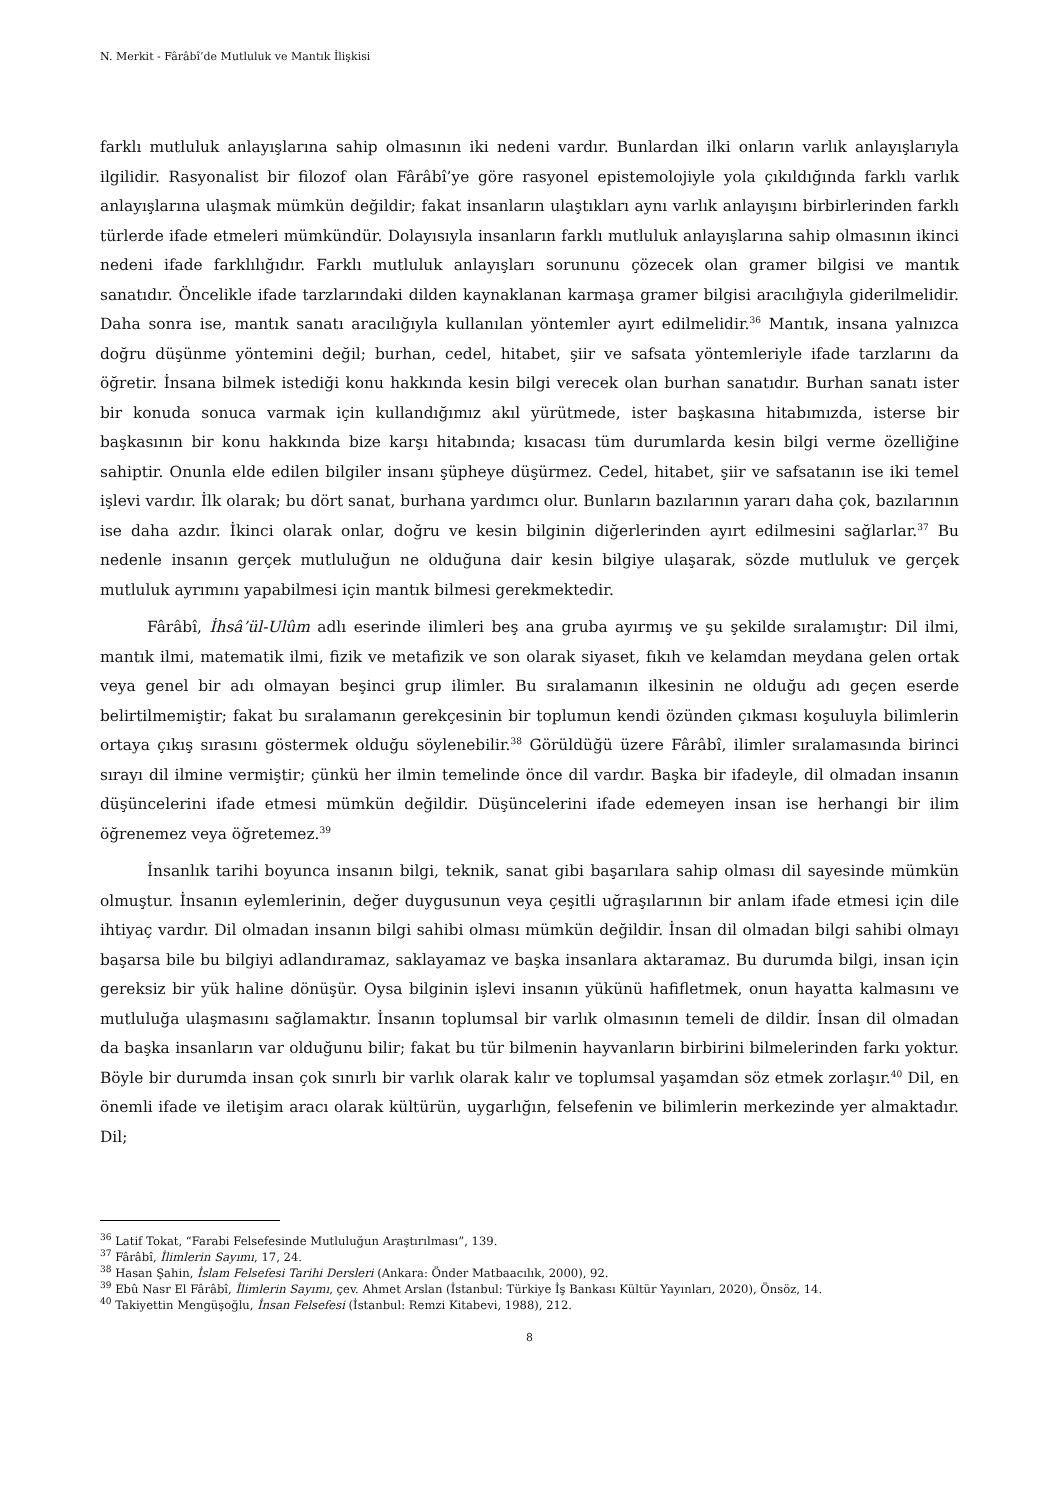N. Merkit - Fârâbî’de Mutluluk ve Mantık İlişkisi
farklı mutluluk anlayışlarına sahip olmasının iki nedeni vardır. Bunlardan ilki onların varlık anlayışlarıyla ilgilidir. Rasyonalist bir filozof olan Fârâbî’ye göre rasyonel epistemolojiyle yola çıkıldığında farklı varlık anlayışlarına ulaşmak mümkün değildir; fakat insanların ulaştıkları aynı varlık anlayışını birbirlerinden farklı türlerde ifade etmeleri mümkündür. Dolayısıyla insanların farklı mutluluk anlayışlarına sahip olmasının ikinci nedeni ifade farklılığıdır. Farklı mutluluk anlayışları sorununu çözecek olan gramer bilgisi ve mantık sanatıdır. Öncelikle ifade tarzlarındaki dilden kaynaklanan karmaşa gramer bilgisi aracılığıyla giderilmelidir. Daha sonra ise, mantık sanatı aracılığıyla kullanılan yöntemler ayırt edilmelidir.<sup>36</sup> Mantık, insana yalnızca doğru düşünme yöntemini değil; burhan, cedel, hitabet, şiir ve safsata yöntemleriyle ifade tarzlarını da öğretir. İnsana bilmek istediği konu hakkında kesin bilgi verecek olan burhan sanatıdır. Burhan sanatı ister bir konuda sonuca varmak için kullandığımız akıl yürütmede, ister başkasına hitabımızda, isterse bir başkasının bir konu hakkında bize karşı hitabında; kısacası tüm durumlarda kesin bilgi verme özelliğine sahiptir. Onunla elde edilen bilgiler insanı şüpheye düşürmez. Cedel, hitabet, şiir ve safsatanın ise iki temel işlevi vardır. İlk olarak; bu dört sanat, burhana yardımcı olur. Bunların bazılarının yararı daha çok, bazılarının ise daha azdır. İkinci olarak onlar, doğru ve kesin bilginin diğerlerinden ayırt edilmesini sağlarlar.<sup>37</sup> Bu nedenle insanın gerçek mutluluğun ne olduğuna dair kesin bilgiye ulaşarak, sözde mutluluk ve gerçek mutluluk ayrımını yapabilmesi için mantık bilmesi gerekmektedir.
Fârâbî, İhsâ’ül-Ulûm adlı eserinde ilimleri beş ana gruba ayırmış ve şu şekilde sıralamıştır: Dil ilmi, mantık ilmi, matematik ilmi, fizik ve metafizik ve son olarak siyaset, fıkıh ve kelamdan meydana gelen ortak veya genel bir adı olmayan beşinci grup ilimler. Bu sıralamanın ilkesinin ne olduğu adı geçen eserde belirtilmemiştir; fakat bu sıralamanın gerekçesinin bir toplumun kendi özünden çıkması koşuluyla bilimlerin ortaya çıkış sırasını göstermek olduğu söylenebilir.<sup>38</sup> Görüldüğü üzere Fârâbî, ilimler sıralamasında birinci sırayı dil ilmine vermiştir; çünkü her ilmin temelinde önce dil vardır. Başka bir ifadeyle, dil olmadan insanın düşüncelerini ifade etmesi mümkün değildir. Düşüncelerini ifade edemeyen insan ise herhangi bir ilim öğrenemez veya öğretemez.<sup>39</sup>
İnsanlık tarihi boyunca insanın bilgi, teknik, sanat gibi başarılara sahip olması dil sayesinde mümkün olmuştur. İnsanın eylemlerinin, değer duygusunun veya çeşitli uğraşılarının bir anlam ifade etmesi için dile ihtiyaç vardır. Dil olmadan insanın bilgi sahibi olması mümkün değildir. İnsan dil olmadan bilgi sahibi olmayı başarsa bile bu bilgiyi adlandıramaz, saklayamaz ve başka insanlara aktaramaz. Bu durumda bilgi, insan için gereksiz bir yük haline dönüşür. Oysa bilginin işlevi insanın yükünü hafifletmek, onun hayatta kalmasını ve mutluluğa ulaşmasını sağlamaktır. İnsanın toplumsal bir varlık olmasının temeli de dildir. İnsan dil olmadan da başka insanların var olduğunu bilir; fakat bu tür bilmenin hayvanların birbirini bilmelerinden farkı yoktur. Böyle bir durumda insan çok sınırlı bir varlık olarak kalır ve toplumsal yaşamdan söz etmek zorlaşır.<sup>40</sup> Dil, en önemli ifade ve iletişim aracı olarak kültürün, uygarlığın, felsefenin ve bilimlerin merkezinde yer almaktadır. Dil;
<sup>36</sup> Latif Tokat, “Farabi Felsefesinde Mutluluğun Araştırılması”, 139.
<sup>37</sup> Fârâbî, İlimlerin Sayımı, 17, 24.
<sup>38</sup> Hasan Şahin, İslam Felsefesi Tarihi Dersleri (Ankara: Önder Matbaacılık, 2000), 92.
<sup>39</sup> Ebû Nasr El Fârâbî, İlimlerin Sayımı, çev. Ahmet Arslan (İstanbul: Türkiye İş Bankası Kültür Yayınları, 2020), Önsöz, 14.
<sup>40</sup> Takiyettin Mengüşoğlu, İnsan Felsefesi (İstanbul: Remzi Kitabevi, 1988), 212.
8